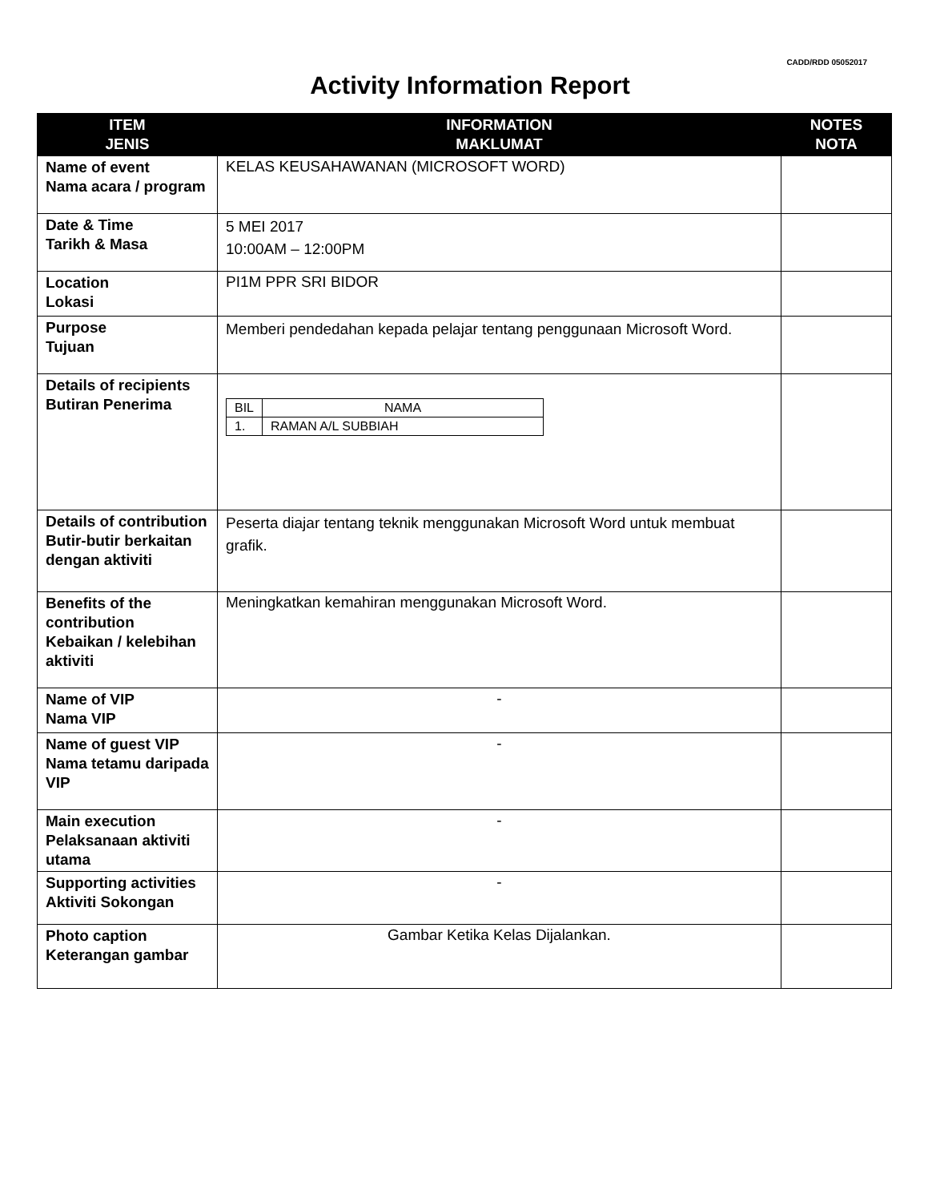CADD/RDD 05052017
Activity Information Report
| ITEM JENIS | INFORMATION MAKLUMAT | NOTES NOTA |
| --- | --- | --- |
| Name of event Nama acara / program | KELAS KEUSAHAWANAN (MICROSOFT WORD) | |
| Date & Time Tarikh & Masa | 5 MEI 2017 10:00AM – 12:00PM | |
| Location Lokasi | PI1M PPR SRI BIDOR | |
| Purpose Tujuan | Memberi pendedahan kepada pelajar tentang penggunaan Microsoft Word. | |
| Details of recipients Butiran Penerima | / BIL / NAMA / / 1. / RAMAN A/L SUBBIAH / | |
| Details of contribution Butir-butir berkaitan dengan aktiviti | Peserta diajar tentang teknik menggunakan Microsoft Word untuk membuat grafik. | |
| Benefits of the contribution Kebaikan / kelebihan aktiviti | Meningkatkan kemahiran menggunakan Microsoft Word. | |
| Name of VIP Nama VIP | - | |
| Name of guest VIP Nama tetamu daripada VIP | - | |
| Main execution Pelaksanaan aktiviti utama | - | |
| Supporting activities Aktiviti Sokongan | - | |
| Photo caption Keterangan gambar | Gambar Ketika Kelas Dijalankan. | |